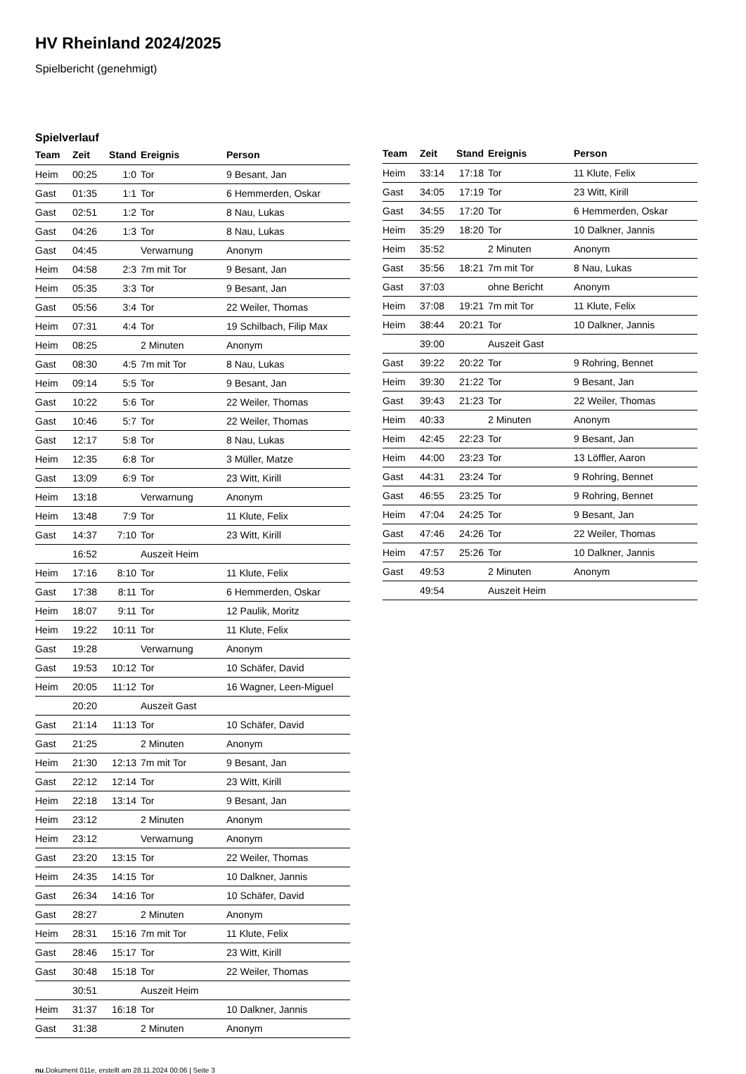HV Rheinland 2024/2025
Spielbericht (genehmigt)
Spielverlauf
| Team | Zeit | Stand | Ereignis | Person |
| --- | --- | --- | --- | --- |
| Heim | 00:25 | 1:0 | Tor | 9 Besant, Jan |
| Gast | 01:35 | 1:1 | Tor | 6 Hemmerden, Oskar |
| Gast | 02:51 | 1:2 | Tor | 8 Nau, Lukas |
| Gast | 04:26 | 1:3 | Tor | 8 Nau, Lukas |
| Gast | 04:45 | | Verwarnung | Anonym |
| Heim | 04:58 | 2:3 | 7m mit Tor | 9 Besant, Jan |
| Heim | 05:35 | 3:3 | Tor | 9 Besant, Jan |
| Gast | 05:56 | 3:4 | Tor | 22 Weiler, Thomas |
| Heim | 07:31 | 4:4 | Tor | 19 Schilbach, Filip Max |
| Heim | 08:25 | | 2 Minuten | Anonym |
| Gast | 08:30 | 4:5 | 7m mit Tor | 8 Nau, Lukas |
| Heim | 09:14 | 5:5 | Tor | 9 Besant, Jan |
| Gast | 10:22 | 5:6 | Tor | 22 Weiler, Thomas |
| Gast | 10:46 | 5:7 | Tor | 22 Weiler, Thomas |
| Gast | 12:17 | 5:8 | Tor | 8 Nau, Lukas |
| Heim | 12:35 | 6:8 | Tor | 3 Müller, Matze |
| Gast | 13:09 | 6:9 | Tor | 23 Witt, Kirill |
| Heim | 13:18 | | Verwarnung | Anonym |
| Heim | 13:48 | 7:9 | Tor | 11 Klute, Felix |
| Gast | 14:37 | 7:10 | Tor | 23 Witt, Kirill |
| | 16:52 | | Auszeit Heim | |
| Heim | 17:16 | 8:10 | Tor | 11 Klute, Felix |
| Gast | 17:38 | 8:11 | Tor | 6 Hemmerden, Oskar |
| Heim | 18:07 | 9:11 | Tor | 12 Paulik, Moritz |
| Heim | 19:22 | 10:11 | Tor | 11 Klute, Felix |
| Gast | 19:28 | | Verwarnung | Anonym |
| Gast | 19:53 | 10:12 | Tor | 10 Schäfer, David |
| Heim | 20:05 | 11:12 | Tor | 16 Wagner, Leen-Miguel |
| | 20:20 | | Auszeit Gast | |
| Gast | 21:14 | 11:13 | Tor | 10 Schäfer, David |
| Gast | 21:25 | | 2 Minuten | Anonym |
| Heim | 21:30 | 12:13 | 7m mit Tor | 9 Besant, Jan |
| Gast | 22:12 | 12:14 | Tor | 23 Witt, Kirill |
| Heim | 22:18 | 13:14 | Tor | 9 Besant, Jan |
| Heim | 23:12 | | 2 Minuten | Anonym |
| Heim | 23:12 | | Verwarnung | Anonym |
| Gast | 23:20 | 13:15 | Tor | 22 Weiler, Thomas |
| Heim | 24:35 | 14:15 | Tor | 10 Dalkner, Jannis |
| Gast | 26:34 | 14:16 | Tor | 10 Schäfer, David |
| Gast | 28:27 | | 2 Minuten | Anonym |
| Heim | 28:31 | 15:16 | 7m mit Tor | 11 Klute, Felix |
| Gast | 28:46 | 15:17 | Tor | 23 Witt, Kirill |
| Gast | 30:48 | 15:18 | Tor | 22 Weiler, Thomas |
| | 30:51 | | Auszeit Heim | |
| Heim | 31:37 | 16:18 | Tor | 10 Dalkner, Jannis |
| Gast | 31:38 | | 2 Minuten | Anonym |
| Team | Zeit | Stand | Ereignis | Person |
| --- | --- | --- | --- | --- |
| Heim | 33:14 | 17:18 | Tor | 11 Klute, Felix |
| Gast | 34:05 | 17:19 | Tor | 23 Witt, Kirill |
| Gast | 34:55 | 17:20 | Tor | 6 Hemmerden, Oskar |
| Heim | 35:29 | 18:20 | Tor | 10 Dalkner, Jannis |
| Heim | 35:52 | | 2 Minuten | Anonym |
| Gast | 35:56 | 18:21 | 7m mit Tor | 8 Nau, Lukas |
| Gast | 37:03 | | ohne Bericht | Anonym |
| Heim | 37:08 | 19:21 | 7m mit Tor | 11 Klute, Felix |
| Heim | 38:44 | 20:21 | Tor | 10 Dalkner, Jannis |
| | 39:00 | | Auszeit Gast | |
| Gast | 39:22 | 20:22 | Tor | 9 Rohring, Bennet |
| Heim | 39:30 | 21:22 | Tor | 9 Besant, Jan |
| Gast | 39:43 | 21:23 | Tor | 22 Weiler, Thomas |
| Heim | 40:33 | | 2 Minuten | Anonym |
| Heim | 42:45 | 22:23 | Tor | 9 Besant, Jan |
| Heim | 44:00 | 23:23 | Tor | 13 Löffler, Aaron |
| Gast | 44:31 | 23:24 | Tor | 9 Rohring, Bennet |
| Gast | 46:55 | 23:25 | Tor | 9 Rohring, Bennet |
| Heim | 47:04 | 24:25 | Tor | 9 Besant, Jan |
| Gast | 47:46 | 24:26 | Tor | 22 Weiler, Thomas |
| Heim | 47:57 | 25:26 | Tor | 10 Dalkner, Jannis |
| Gast | 49:53 | | 2 Minuten | Anonym |
| | 49:54 | | Auszeit Heim | |
nu.Dokument 011e, erstellt am 28.11.2024 00:06 | Seite 3